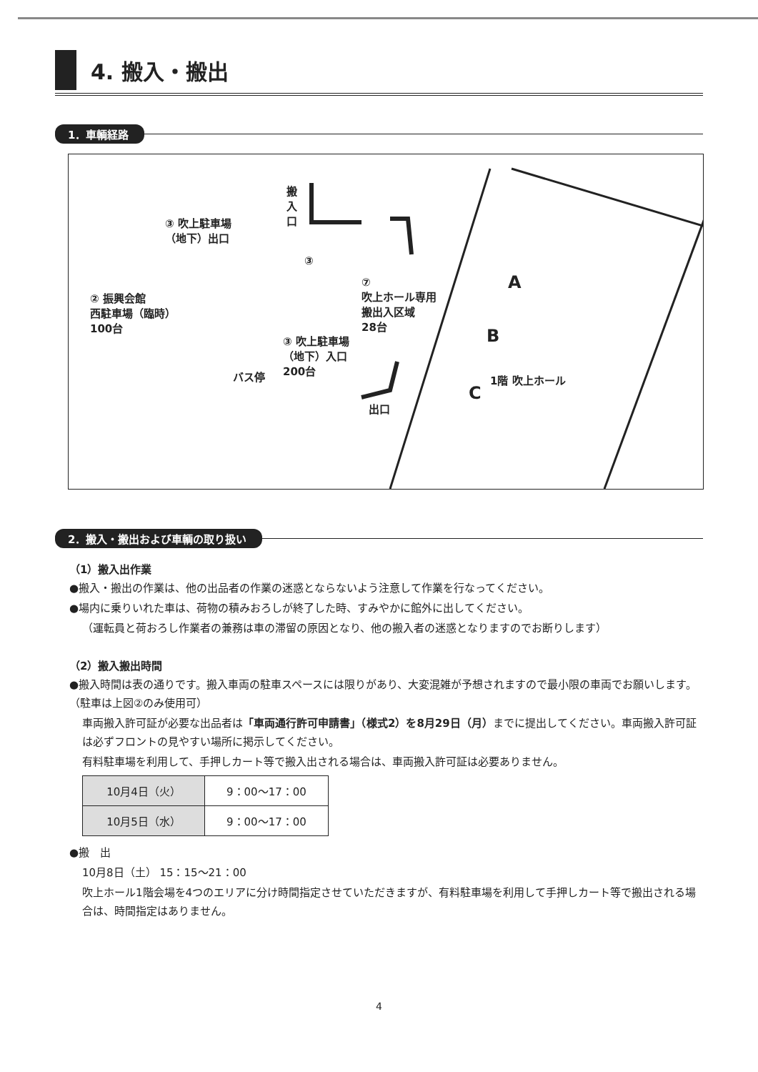4. 搬入・搬出
1．車輌経路
搬
入
口
③ 吹上駐車場
（地下）出口
② 振興会館
西駐車場（臨時）
100台
③
⑦
吹上ホール専用
搬出入区域
28台
A
B
C
③ 吹上駐車場
（地下）入口
200台
バス停
出口
1階 吹上ホール
2．搬入・搬出および車輌の取り扱い
（1）搬入出作業
●搬入・搬出の作業は、他の出品者の作業の迷惑とならないよう注意して作業を行なってください。
●場内に乗りいれた車は、荷物の積みおろしが終了した時、すみやかに館外に出してください。
（運転員と荷おろし作業者の兼務は車の滞留の原因となり、他の搬入者の迷惑となりますのでお断りします）
（2）搬入搬出時間
●搬入時間は表の通りです。搬入車両の駐車スペースには限りがあり、大変混雑が予想されますので最小限の車両でお願いします。（駐車は上図②のみ使用可）
車両搬入許可証が必要な出品者は「車両通行許可申請書」（様式2）を8月29日（月）までに提出してください。車両搬入許可証は必ずフロントの見やすい場所に掲示してください。
有料駐車場を利用して、手押しカート等で搬入出される場合は、車両搬入許可証は必要ありません。
| 10月4日（火） | 9：00〜17：00 |
| 10月5日（水） | 9：00〜17：00 |
●搬　出
10月8日（土） 15：15〜21：00
吹上ホール1階会場を4つのエリアに分け時間指定させていただきますが、有料駐車場を利用して手押しカート等で搬出される場合は、時間指定はありません。
4